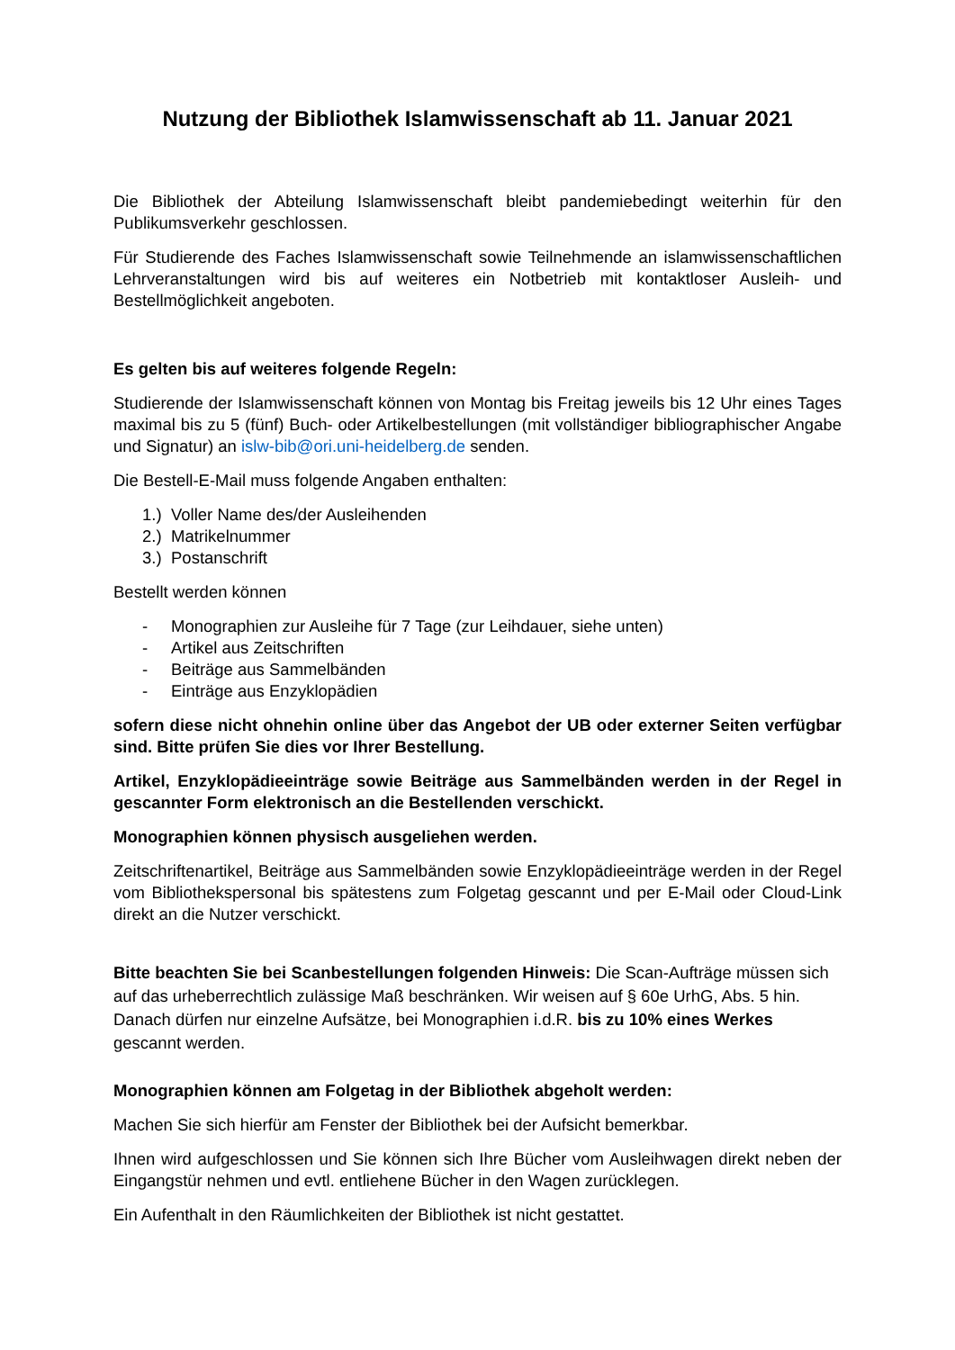Nutzung der Bibliothek Islamwissenschaft ab 11. Januar 2021
Die Bibliothek der Abteilung Islamwissenschaft bleibt pandemiebedingt weiterhin für den Publikumsverkehr geschlossen.
Für Studierende des Faches Islamwissenschaft sowie Teilnehmende an islamwissenschaftlichen Lehrveranstaltungen wird bis auf weiteres ein Notbetrieb mit kontaktloser Ausleih- und Bestellmöglichkeit angeboten.
Es gelten bis auf weiteres folgende Regeln:
Studierende der Islamwissenschaft können von Montag bis Freitag jeweils bis 12 Uhr eines Tages maximal bis zu 5 (fünf) Buch- oder Artikelbestellungen (mit vollständiger bibliographischer Angabe und Signatur) an islw-bib@ori.uni-heidelberg.de senden.
Die Bestell-E-Mail muss folgende Angaben enthalten:
1.) Voller Name des/der Ausleihenden
2.) Matrikelnummer
3.) Postanschrift
Bestellt werden können
- Monographien zur Ausleihe für 7 Tage (zur Leihdauer, siehe unten)
- Artikel aus Zeitschriften
- Beiträge aus Sammelbänden
- Einträge aus Enzyklopädien
sofern diese nicht ohnehin online über das Angebot der UB oder externer Seiten verfügbar sind. Bitte prüfen Sie dies vor Ihrer Bestellung.
Artikel, Enzyklopädieeinträge sowie Beiträge aus Sammelbänden werden in der Regel in gescannter Form elektronisch an die Bestellenden verschickt.
Monographien können physisch ausgeliehen werden.
Zeitschriftenartikel, Beiträge aus Sammelbänden sowie Enzyklopädieeinträge werden in der Regel vom Bibliothekspersonal bis spätestens zum Folgetag gescannt und per E-Mail oder Cloud-Link direkt an die Nutzer verschickt.
Bitte beachten Sie bei Scanbestellungen folgenden Hinweis: Die Scan-Aufträge müssen sich auf das urheberrechtlich zulässige Maß beschränken. Wir weisen auf § 60e UrhG, Abs. 5 hin. Danach dürfen nur einzelne Aufsätze, bei Monographien i.d.R. bis zu 10% eines Werkes gescannt werden.
Monographien können am Folgetag in der Bibliothek abgeholt werden:
Machen Sie sich hierfür am Fenster der Bibliothek bei der Aufsicht bemerkbar.
Ihnen wird aufgeschlossen und Sie können sich Ihre Bücher vom Ausleihwagen direkt neben der Eingangstür nehmen und evtl. entliehene Bücher in den Wagen zurücklegen.
Ein Aufenthalt in den Räumlichkeiten der Bibliothek ist nicht gestattet.